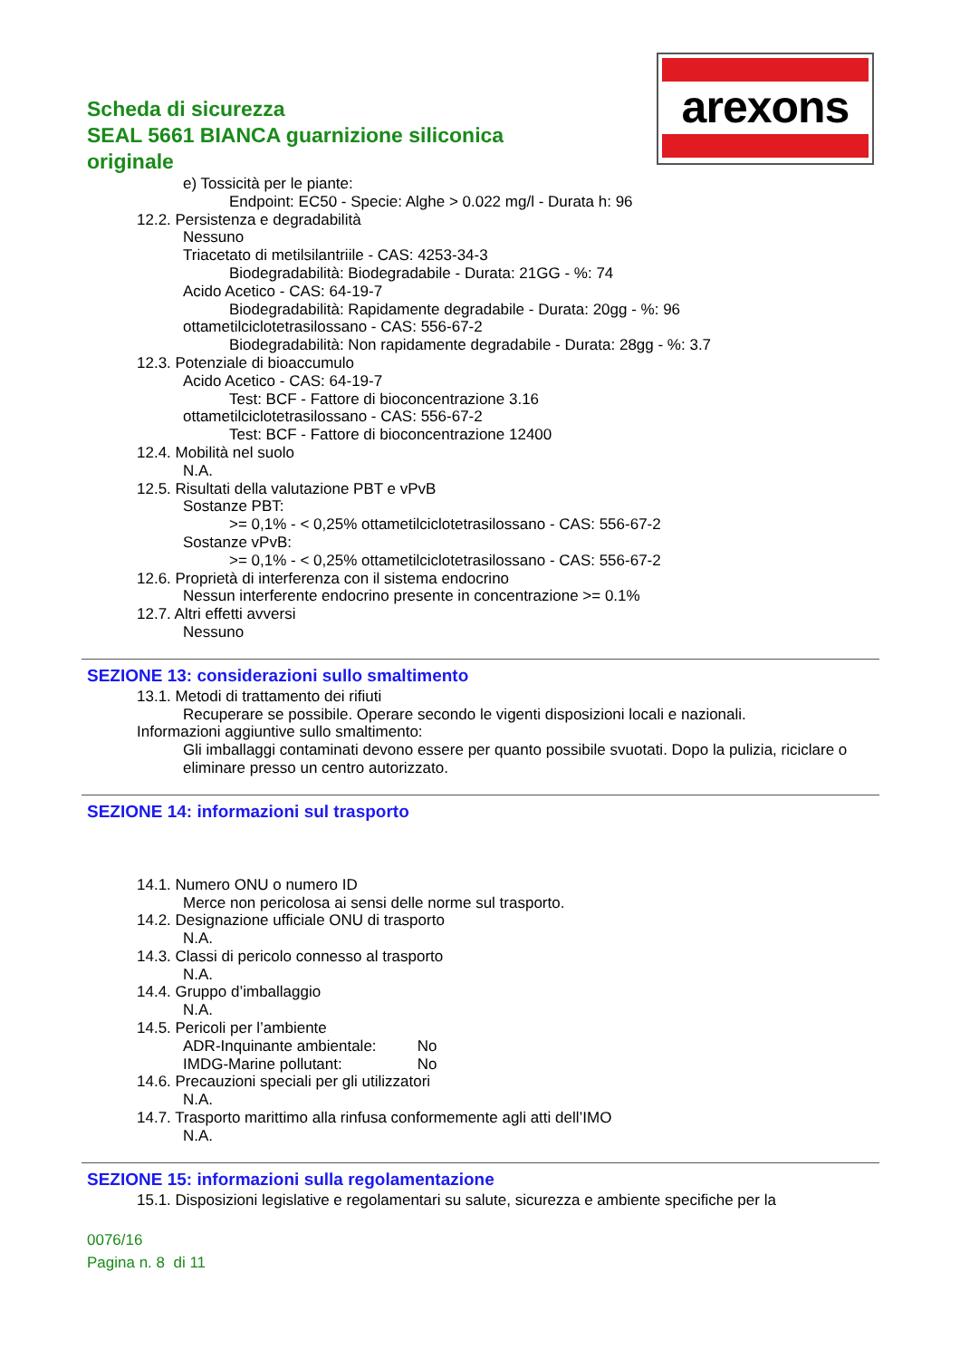Scheda di sicurezza
SEAL 5661 BIANCA guarnizione siliconica originale
arexons
e) Tossicità per le piante:
Endpoint: EC50 - Specie: Alghe > 0.022 mg/l - Durata h: 96
12.2. Persistenza e degradabilità
Nessuno
Triacetato di metilsilantriile - CAS: 4253-34-3
Biodegradabilità: Biodegradabile - Durata: 21GG - %: 74
Acido Acetico - CAS: 64-19-7
Biodegradabilità: Rapidamente degradabile - Durata: 20gg - %: 96
ottametilciclotetrasilossano - CAS: 556-67-2
Biodegradabilità: Non rapidamente degradabile - Durata: 28gg - %: 3.7
12.3. Potenziale di bioaccumulo
Acido Acetico - CAS: 64-19-7
Test: BCF - Fattore di bioconcentrazione 3.16
ottametilciclotetrasilossano - CAS: 556-67-2
Test: BCF - Fattore di bioconcentrazione 12400
12.4. Mobilità nel suolo
N.A.
12.5. Risultati della valutazione PBT e vPvB
Sostanze PBT:
>= 0,1% - < 0,25% ottametilciclotetrasilossano - CAS: 556-67-2
Sostanze vPvB:
>= 0,1% - < 0,25% ottametilciclotetrasilossano - CAS: 556-67-2
12.6. Proprietà di interferenza con il sistema endocrino
Nessun interferente endocrino presente in concentrazione >= 0.1%
12.7. Altri effetti avversi
Nessuno
SEZIONE 13: considerazioni sullo smaltimento
13.1. Metodi di trattamento dei rifiuti
Recuperare se possibile. Operare secondo le vigenti disposizioni locali e nazionali.
Informazioni aggiuntive sullo smaltimento:
Gli imballaggi contaminati devono essere per quanto possibile svuotati. Dopo la pulizia, riciclare o eliminare presso un centro autorizzato.
SEZIONE 14: informazioni sul trasporto
14.1. Numero ONU o numero ID
Merce non pericolosa ai sensi delle norme sul trasporto.
14.2. Designazione ufficiale ONU di trasporto
N.A.
14.3. Classi di pericolo connesso al trasporto
N.A.
14.4. Gruppo d’imballaggio
N.A.
14.5. Pericoli per l’ambiente
ADR-Inquinante ambientale: No
IMDG-Marine pollutant: No
14.6. Precauzioni speciali per gli utilizzatori
N.A.
14.7. Trasporto marittimo alla rinfusa conformemente agli atti dell’IMO
N.A.
SEZIONE 15: informazioni sulla regolamentazione
15.1. Disposizioni legislative e regolamentari su salute, sicurezza e ambiente specifiche per la
0076/16
Pagina n. 8 di 11